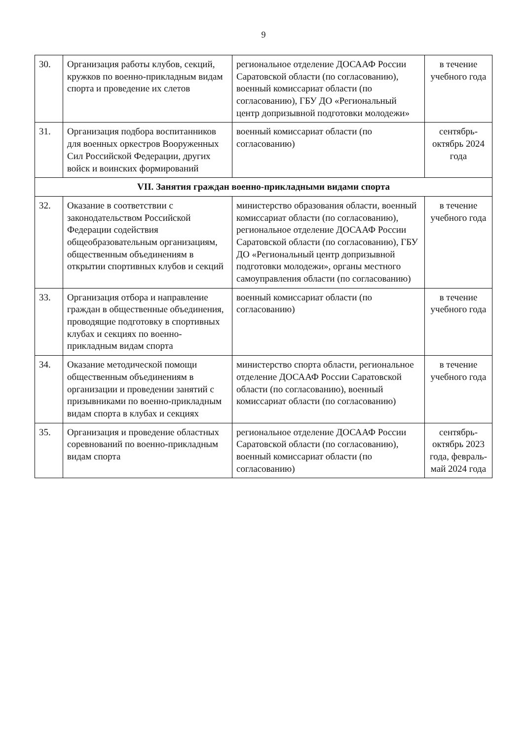9
| 30. | Организация работы клубов, секций, кружков по военно-прикладным видам спорта и проведение их слетов | региональное отделение ДОСААФ России Саратовской области (по согласованию), военный комиссариат области (по согласованию), ГБУ ДО «Региональный центр допризывной подготовки молодежи» | в течение учебного года |
| 31. | Организация подбора воспитанников для военных оркестров Вооруженных Сил Российской Федерации, других войск и воинских формирований | военный комиссариат области (по согласованию) | сентябрь-октябрь 2024 года |
| VII. Занятия граждан военно-прикладными видами спорта | | | |
| 32. | Оказание в соответствии с законодательством Российской Федерации содействия общеобразовательным организациям, общественным объединениям в открытии спортивных клубов и секций | министерство образования области, военный комиссариат области (по согласованию), региональное отделение ДОСААФ России Саратовской области (по согласованию), ГБУ ДО «Региональный центр допризывной подготовки молодежи», органы местного самоуправления области (по согласованию) | в течение учебного года |
| 33. | Организация отбора и направление граждан в общественные объединения, проводящие подготовку в спортивных клубах и секциях по военно-прикладным видам спорта | военный комиссариат области (по согласованию) | в течение учебного года |
| 34. | Оказание методической помощи общественным объединениям в организации и проведении занятий с призывниками по военно-прикладным видам спорта в клубах и секциях | министерство спорта области, региональное отделение ДОСААФ России Саратовской области (по согласованию), военный комиссариат области (по согласованию) | в течение учебного года |
| 35. | Организация и проведение областных соревнований по военно-прикладным видам спорта | региональное отделение ДОСААФ России Саратовской области (по согласованию), военный комиссариат области (по согласованию) | сентябрь-октябрь 2023 года, февраль-май 2024 года |